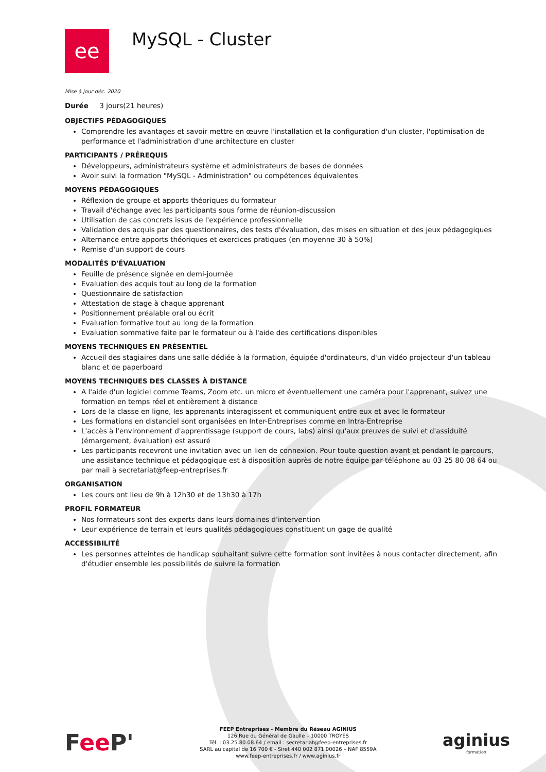ee
MySQL - Cluster
Mise à jour déc. 2020
Durée 3 jours(21 heures)
OBJECTIFS PÉDAGOGIQUES
Comprendre les avantages et savoir mettre en œuvre l'installation et la configuration d'un cluster, l'optimisation de performance et l'administration d'une architecture en cluster
PARTICIPANTS / PRÉREQUIS
Développeurs, administrateurs système et administrateurs de bases de données
Avoir suivi la formation "MySQL - Administration" ou compétences équivalentes
MOYENS PÉDAGOGIQUES
Réflexion de groupe et apports théoriques du formateur
Travail d'échange avec les participants sous forme de réunion-discussion
Utilisation de cas concrets issus de l'expérience professionnelle
Validation des acquis par des questionnaires, des tests d'évaluation, des mises en situation et des jeux pédagogiques
Alternance entre apports théoriques et exercices pratiques (en moyenne 30 à 50%)
Remise d'un support de cours
MODALITÉS D'ÉVALUATION
Feuille de présence signée en demi-journée
Evaluation des acquis tout au long de la formation
Questionnaire de satisfaction
Attestation de stage à chaque apprenant
Positionnement préalable oral ou écrit
Evaluation formative tout au long de la formation
Evaluation sommative faite par le formateur ou à l'aide des certifications disponibles
MOYENS TECHNIQUES EN PRÉSENTIEL
Accueil des stagiaires dans une salle dédiée à la formation, équipée d'ordinateurs, d'un vidéo projecteur d'un tableau blanc et de paperboard
MOYENS TECHNIQUES DES CLASSES À DISTANCE
A l'aide d'un logiciel comme Teams, Zoom etc. un micro et éventuellement une caméra pour l'apprenant, suivez une formation en temps réel et entièrement à distance
Lors de la classe en ligne, les apprenants interagissent et communiquent entre eux et avec le formateur
Les formations en distanciel sont organisées en Inter-Entreprises comme en Intra-Entreprise
L'accès à l'environnement d'apprentissage (support de cours, labs) ainsi qu'aux preuves de suivi et d'assiduité (émargement, évaluation) est assuré
Les participants recevront une invitation avec un lien de connexion. Pour toute question avant et pendant le parcours, une assistance technique et pédagogique est à disposition auprès de notre équipe par téléphone au 03 25 80 08 64 ou par mail à secretariat@feep-entreprises.fr
ORGANISATION
Les cours ont lieu de 9h à 12h30 et de 13h30 à 17h
PROFIL FORMATEUR
Nos formateurs sont des experts dans leurs domaines d'intervention
Leur expérience de terrain et leurs qualités pédagogiques constituent un gage de qualité
ACCESSIBILITÉ
Les personnes atteintes de handicap souhaitant suivre cette formation sont invitées à nous contacter directement, afin d'étudier ensemble les possibilités de suivre la formation
Fee P'
FEEP Entreprises - Membre du Réseau AGINIUS
126 Rue du Général de Gaulle – 10000 TROYES
Tél. : 03.25.80.08.64 / email : secretariat@feep-entreprises.fr
SARL au capital de 16 700 € - Siret 440 002 871 00026 – NAF 8559A
www.feep-entreprises.fr / www.aginius.fr
aginius
formation